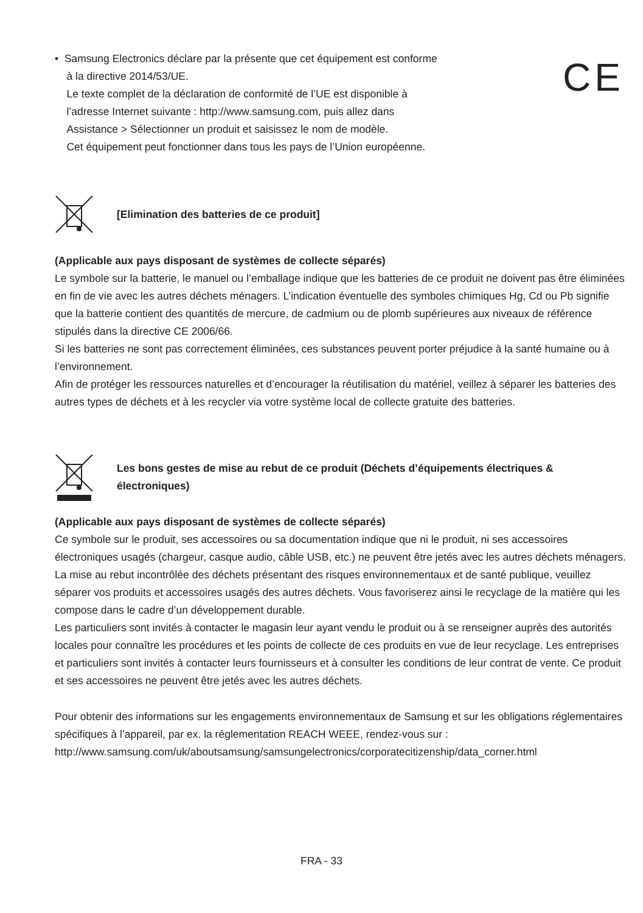• Samsung Electronics déclare par la présente que cet équipement est conforme
à la directive 2014/53/UE.
Le texte complet de la déclaration de conformité de l’UE est disponible à
l’adresse Internet suivante : http://www.samsung.com, puis allez dans
Assistance > Sélectionner un produit et saisissez le nom de modèle.
Cet équipement peut fonctionner dans tous les pays de l’Union européenne.
CE
[Elimination des batteries de ce produit]
(Applicable aux pays disposant de systèmes de collecte séparés)
Le symbole sur la batterie, le manuel ou l’emballage indique que les batteries de ce produit ne doivent pas être éliminées en fin de vie avec les autres déchets ménagers. L’indication éventuelle des symboles chimiques Hg, Cd ou Pb signifie que la batterie contient des quantités de mercure, de cadmium ou de plomb supérieures aux niveaux de référence stipulés dans la directive CE 2006/66.
Si les batteries ne sont pas correctement éliminées, ces substances peuvent porter préjudice à la santé humaine ou à l’environnement.
Afin de protéger les ressources naturelles et d’encourager la réutilisation du matériel, veillez à séparer les batteries des autres types de déchets et à les recycler via votre système local de collecte gratuite des batteries.
Les bons gestes de mise au rebut de ce produit (Déchets d’équipements électriques & électroniques)
(Applicable aux pays disposant de systèmes de collecte séparés)
Ce symbole sur le produit, ses accessoires ou sa documentation indique que ni le produit, ni ses accessoires électroniques usagés (chargeur, casque audio, câble USB, etc.) ne peuvent être jetés avec les autres déchets ménagers. La mise au rebut incontrôlée des déchets présentant des risques environnementaux et de santé publique, veuillez séparer vos produits et accessoires usagés des autres déchets. Vous favoriserez ainsi le recyclage de la matière qui les compose dans le cadre d’un développement durable.
Les particuliers sont invités à contacter le magasin leur ayant vendu le produit ou à se renseigner auprès des autorités locales pour connaître les procédures et les points de collecte de ces produits en vue de leur recyclage. Les entreprises et particuliers sont invités à contacter leurs fournisseurs et à consulter les conditions de leur contrat de vente. Ce produit et ses accessoires ne peuvent être jetés avec les autres déchets.
Pour obtenir des informations sur les engagements environnementaux de Samsung et sur les obligations réglementaires spécifiques à l’appareil, par ex. la réglementation REACH WEEE, rendez-vous sur : http://www.samsung.com/uk/aboutsamsung/samsungelectronics/corporatecitizenship/data_corner.html
FRA - 33